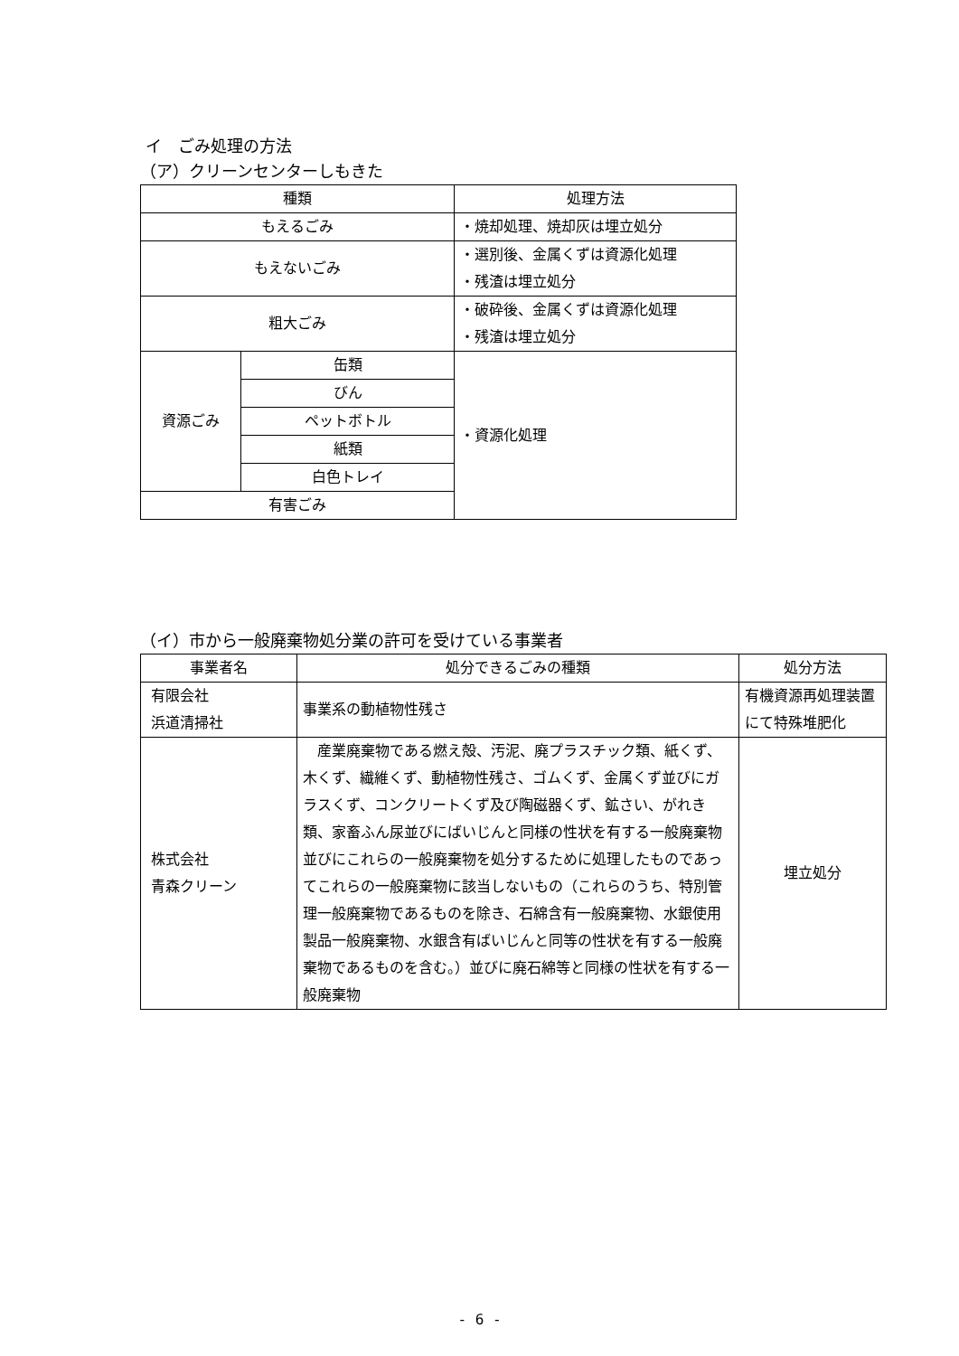イ　ごみ処理の方法
（ア）クリーンセンターしもきた
| 種類 | | 処理方法 |
| --- | --- | --- |
| もえるごみ | | ・焼却処理、焼却灰は埋立処分 |
| もえないごみ | | ・選別後、金属くずは資源化処理 ・残渣は埋立処分 |
| 粗大ごみ | | ・破砕後、金属くずは資源化処理 ・残渣は埋立処分 |
| 資源ごみ | 缶類 | ・資源化処理 |
| | びん | |
| | ペットボトル | |
| | 紙類 | |
| | 白色トレイ | |
| 有害ごみ | | |
（イ）市から一般廃棄物処分業の許可を受けている事業者
| 事業者名 | 処分できるごみの種類 | 処分方法 |
| --- | --- | --- |
| 有限会社 浜道清掃社 | 事業系の動植物性残さ | 有機資源再処理装置にて特殊堆肥化 |
| 株式会社 青森クリーン | 産業廃棄物である燃え殻、汚泥、廃プラスチック類、紙くず、木くず、繊維くず、動植物性残さ、ゴムくず、金属くず並びにガラスくず、コンクリートくず及び陶磁器くず、鉱さい、がれき類、家畜ふん尿並びにばいじんと同様の性状を有する一般廃棄物並びにこれらの一般廃棄物を処分するために処理したものであってこれらの一般廃棄物に該当しないもの（これらのうち、特別管理一般廃棄物であるものを除き、石綿含有一般廃棄物、水銀使用製品一般廃棄物、水銀含有ばいじんと同等の性状を有する一般廃棄物であるものを含む。）並びに廃石綿等と同様の性状を有する一般廃棄物 | 埋立処分 |
- 6 -